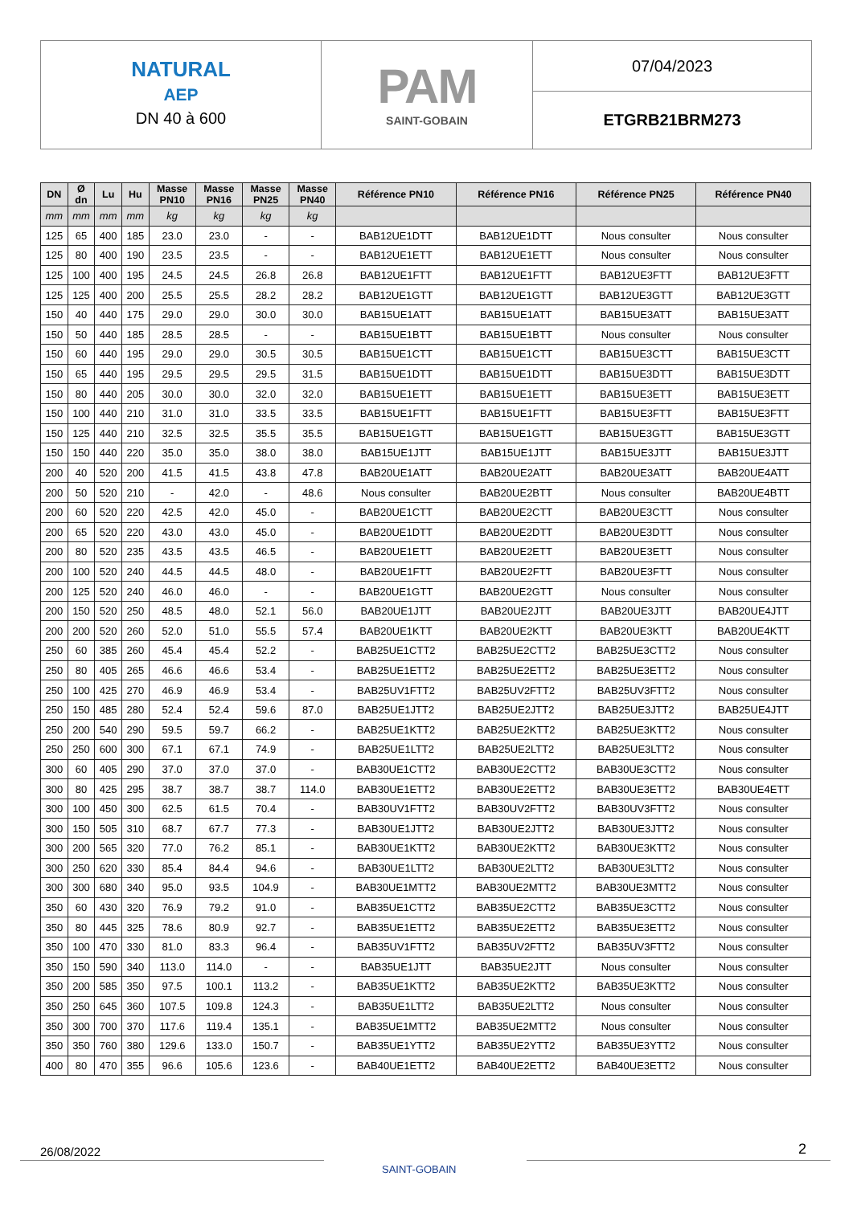NATURAL
AEP
DN 40 à 600
PAM
SAINT-GOBAIN
07/04/2023
ETGRB21BRM273
| DN | Ø dn | Lu | Hu | Masse PN10 | Masse PN16 | Masse PN25 | Masse PN40 | Référence PN10 | Référence PN16 | Référence PN25 | Référence PN40 |
| --- | --- | --- | --- | --- | --- | --- | --- | --- | --- | --- | --- |
| mm | mm | mm | mm | kg | kg | kg | kg | | | | |
| 125 | 65 | 400 | 185 | 23.0 | 23.0 | - | - | BAB12UE1DTT | BAB12UE1DTT | Nous consulter | Nous consulter |
| 125 | 80 | 400 | 190 | 23.5 | 23.5 | - | - | BAB12UE1ETT | BAB12UE1ETT | Nous consulter | Nous consulter |
| 125 | 100 | 400 | 195 | 24.5 | 24.5 | 26.8 | 26.8 | BAB12UE1FTT | BAB12UE1FTT | BAB12UE3FTT | BAB12UE3FTT |
| 125 | 125 | 400 | 200 | 25.5 | 25.5 | 28.2 | 28.2 | BAB12UE1GTT | BAB12UE1GTT | BAB12UE3GTT | BAB12UE3GTT |
| 150 | 40 | 440 | 175 | 29.0 | 29.0 | 30.0 | 30.0 | BAB15UE1ATT | BAB15UE1ATT | BAB15UE3ATT | BAB15UE3ATT |
| 150 | 50 | 440 | 185 | 28.5 | 28.5 | - | - | BAB15UE1BTT | BAB15UE1BTT | Nous consulter | Nous consulter |
| 150 | 60 | 440 | 195 | 29.0 | 29.0 | 30.5 | 30.5 | BAB15UE1CTT | BAB15UE1CTT | BAB15UE3CTT | BAB15UE3CTT |
| 150 | 65 | 440 | 195 | 29.5 | 29.5 | 29.5 | 31.5 | BAB15UE1DTT | BAB15UE1DTT | BAB15UE3DTT | BAB15UE3DTT |
| 150 | 80 | 440 | 205 | 30.0 | 30.0 | 32.0 | 32.0 | BAB15UE1ETT | BAB15UE1ETT | BAB15UE3ETT | BAB15UE3ETT |
| 150 | 100 | 440 | 210 | 31.0 | 31.0 | 33.5 | 33.5 | BAB15UE1FTT | BAB15UE1FTT | BAB15UE3FTT | BAB15UE3FTT |
| 150 | 125 | 440 | 210 | 32.5 | 32.5 | 35.5 | 35.5 | BAB15UE1GTT | BAB15UE1GTT | BAB15UE3GTT | BAB15UE3GTT |
| 150 | 150 | 440 | 220 | 35.0 | 35.0 | 38.0 | 38.0 | BAB15UE1JTT | BAB15UE1JTT | BAB15UE3JTT | BAB15UE3JTT |
| 200 | 40 | 520 | 200 | 41.5 | 41.5 | 43.8 | 47.8 | BAB20UE1ATT | BAB20UE2ATT | BAB20UE3ATT | BAB20UE4ATT |
| 200 | 50 | 520 | 210 | - | 42.0 | - | 48.6 | Nous consulter | BAB20UE2BTT | Nous consulter | BAB20UE4BTT |
| 200 | 60 | 520 | 220 | 42.5 | 42.0 | 45.0 | - | BAB20UE1CTT | BAB20UE2CTT | BAB20UE3CTT | Nous consulter |
| 200 | 65 | 520 | 220 | 43.0 | 43.0 | 45.0 | - | BAB20UE1DTT | BAB20UE2DTT | BAB20UE3DTT | Nous consulter |
| 200 | 80 | 520 | 235 | 43.5 | 43.5 | 46.5 | - | BAB20UE1ETT | BAB20UE2ETT | BAB20UE3ETT | Nous consulter |
| 200 | 100 | 520 | 240 | 44.5 | 44.5 | 48.0 | - | BAB20UE1FTT | BAB20UE2FTT | BAB20UE3FTT | Nous consulter |
| 200 | 125 | 520 | 240 | 46.0 | 46.0 | - | - | BAB20UE1GTT | BAB20UE2GTT | Nous consulter | Nous consulter |
| 200 | 150 | 520 | 250 | 48.5 | 48.0 | 52.1 | 56.0 | BAB20UE1JTT | BAB20UE2JTT | BAB20UE3JTT | BAB20UE4JTT |
| 200 | 200 | 520 | 260 | 52.0 | 51.0 | 55.5 | 57.4 | BAB20UE1KTT | BAB20UE2KTT | BAB20UE3KTT | BAB20UE4KTT |
| 250 | 60 | 385 | 260 | 45.4 | 45.4 | 52.2 | - | BAB25UE1CTT2 | BAB25UE2CTT2 | BAB25UE3CTT2 | Nous consulter |
| 250 | 80 | 405 | 265 | 46.6 | 46.6 | 53.4 | - | BAB25UE1ETT2 | BAB25UE2ETT2 | BAB25UE3ETT2 | Nous consulter |
| 250 | 100 | 425 | 270 | 46.9 | 46.9 | 53.4 | - | BAB25UV1FTT2 | BAB25UV2FTT2 | BAB25UV3FTT2 | Nous consulter |
| 250 | 150 | 485 | 280 | 52.4 | 52.4 | 59.6 | 87.0 | BAB25UE1JTT2 | BAB25UE2JTT2 | BAB25UE3JTT2 | BAB25UE4JTT |
| 250 | 200 | 540 | 290 | 59.5 | 59.7 | 66.2 | - | BAB25UE1KTT2 | BAB25UE2KTT2 | BAB25UE3KTT2 | Nous consulter |
| 250 | 250 | 600 | 300 | 67.1 | 67.1 | 74.9 | - | BAB25UE1LTT2 | BAB25UE2LTT2 | BAB25UE3LTT2 | Nous consulter |
| 300 | 60 | 405 | 290 | 37.0 | 37.0 | 37.0 | - | BAB30UE1CTT2 | BAB30UE2CTT2 | BAB30UE3CTT2 | Nous consulter |
| 300 | 80 | 425 | 295 | 38.7 | 38.7 | 38.7 | 114.0 | BAB30UE1ETT2 | BAB30UE2ETT2 | BAB30UE3ETT2 | BAB30UE4ETT |
| 300 | 100 | 450 | 300 | 62.5 | 61.5 | 70.4 | - | BAB30UV1FTT2 | BAB30UV2FTT2 | BAB30UV3FTT2 | Nous consulter |
| 300 | 150 | 505 | 310 | 68.7 | 67.7 | 77.3 | - | BAB30UE1JTT2 | BAB30UE2JTT2 | BAB30UE3JTT2 | Nous consulter |
| 300 | 200 | 565 | 320 | 77.0 | 76.2 | 85.1 | - | BAB30UE1KTT2 | BAB30UE2KTT2 | BAB30UE3KTT2 | Nous consulter |
| 300 | 250 | 620 | 330 | 85.4 | 84.4 | 94.6 | - | BAB30UE1LTT2 | BAB30UE2LTT2 | BAB30UE3LTT2 | Nous consulter |
| 300 | 300 | 680 | 340 | 95.0 | 93.5 | 104.9 | - | BAB30UE1MTT2 | BAB30UE2MTT2 | BAB30UE3MTT2 | Nous consulter |
| 350 | 60 | 430 | 320 | 76.9 | 79.2 | 91.0 | - | BAB35UE1CTT2 | BAB35UE2CTT2 | BAB35UE3CTT2 | Nous consulter |
| 350 | 80 | 445 | 325 | 78.6 | 80.9 | 92.7 | - | BAB35UE1ETT2 | BAB35UE2ETT2 | BAB35UE3ETT2 | Nous consulter |
| 350 | 100 | 470 | 330 | 81.0 | 83.3 | 96.4 | - | BAB35UV1FTT2 | BAB35UV2FTT2 | BAB35UV3FTT2 | Nous consulter |
| 350 | 150 | 590 | 340 | 113.0 | 114.0 | - | - | BAB35UE1JTT | BAB35UE2JTT | Nous consulter | Nous consulter |
| 350 | 200 | 585 | 350 | 97.5 | 100.1 | 113.2 | - | BAB35UE1KTT2 | BAB35UE2KTT2 | BAB35UE3KTT2 | Nous consulter |
| 350 | 250 | 645 | 360 | 107.5 | 109.8 | 124.3 | - | BAB35UE1LTT2 | BAB35UE2LTT2 | Nous consulter | Nous consulter |
| 350 | 300 | 700 | 370 | 117.6 | 119.4 | 135.1 | - | BAB35UE1MTT2 | BAB35UE2MTT2 | Nous consulter | Nous consulter |
| 350 | 350 | 760 | 380 | 129.6 | 133.0 | 150.7 | - | BAB35UE1YTT2 | BAB35UE2YTT2 | BAB35UE3YTT2 | Nous consulter |
| 400 | 80 | 470 | 355 | 96.6 | 105.6 | 123.6 | - | BAB40UE1ETT2 | BAB40UE2ETT2 | BAB40UE3ETT2 | Nous consulter |
26/08/2022
SAINT-GOBAIN
2